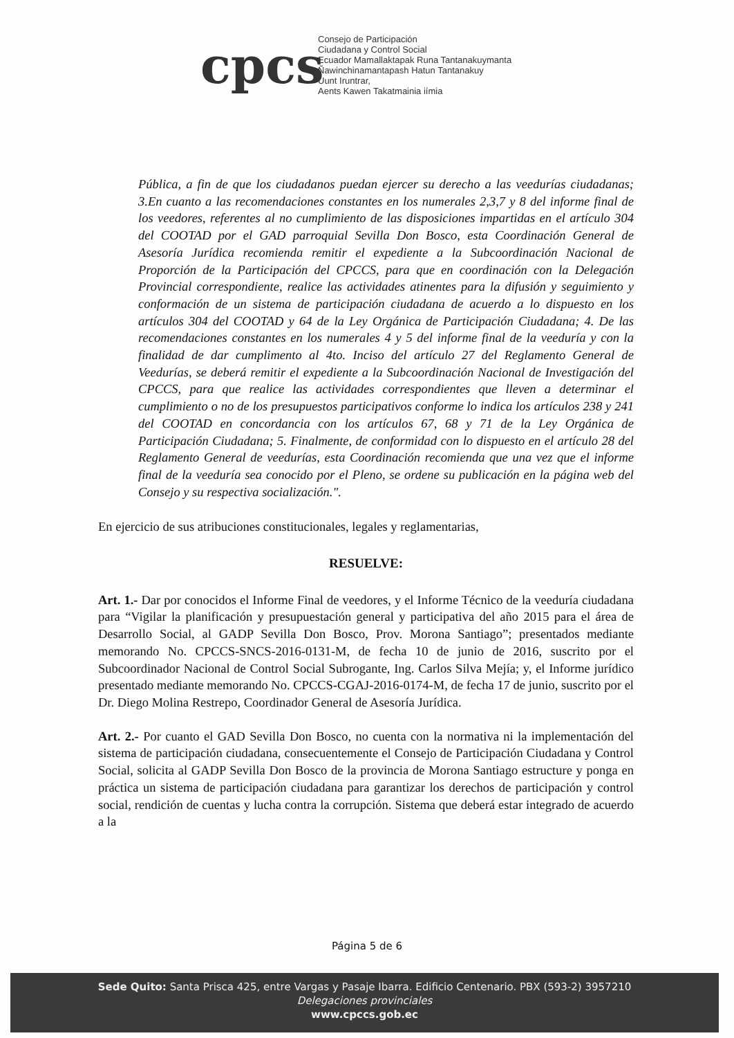cpcs
Consejo de Participación
Ciudadana y Control Social
Ecuador Mamallaktapak Runa Tantanakuymanta
Ñawinchinamantapash Hatun Tantanakuy
Uunt Iruntrar,
Aents Kawen Takatmainia iímia
Pública, a fin de que los ciudadanos puedan ejercer su derecho a las veedurías ciudadanas; 3.En cuanto a las recomendaciones constantes en los numerales 2,3,7 y 8 del informe final de los veedores, referentes al no cumplimiento de las disposiciones impartidas en el artículo 304 del COOTAD por el GAD parroquial Sevilla Don Bosco, esta Coordinación General de Asesoría Jurídica recomienda remitir el expediente a la Subcoordinación Nacional de Proporción de la Participación del CPCCS, para que en coordinación con la Delegación Provincial correspondiente, realice las actividades atinentes para la difusión y seguimiento y conformación de un sistema de participación ciudadana de acuerdo a lo dispuesto en los artículos 304 del COOTAD y 64 de la Ley Orgánica de Participación Ciudadana; 4. De las recomendaciones constantes en los numerales 4 y 5 del informe final de la veeduría y con la finalidad de dar cumplimento al 4to. Inciso del artículo 27 del Reglamento General de Veedurías, se deberá remitir el expediente a la Subcoordinación Nacional de Investigación del CPCCS, para que realice las actividades correspondientes que lleven a determinar el cumplimiento o no de los presupuestos participativos conforme lo indica los artículos 238 y 241 del COOTAD en concordancia con los artículos 67, 68 y 71 de la Ley Orgánica de Participación Ciudadana; 5. Finalmente, de conformidad con lo dispuesto en el artículo 28 del Reglamento General de veedurías, esta Coordinación recomienda que una vez que el informe final de la veeduría sea conocido por el Pleno, se ordene su publicación en la página web del Consejo y su respectiva socialización.".
En ejercicio de sus atribuciones constitucionales, legales y reglamentarias,
RESUELVE:
Art. 1.- Dar por conocidos el Informe Final de veedores, y el Informe Técnico de la veeduría ciudadana para “Vigilar la planificación y presupuestación general y participativa del año 2015 para el área de Desarrollo Social, al GADP Sevilla Don Bosco, Prov. Morona Santiago”; presentados mediante memorando No. CPCCS-SNCS-2016-0131-M, de fecha 10 de junio de 2016, suscrito por el Subcoordinador Nacional de Control Social Subrogante, Ing. Carlos Silva Mejía; y, el Informe jurídico presentado mediante memorando No. CPCCS-CGAJ-2016-0174-M, de fecha 17 de junio, suscrito por el Dr. Diego Molina Restrepo, Coordinador General de Asesoría Jurídica.
Art. 2.- Por cuanto el GAD Sevilla Don Bosco, no cuenta con la normativa ni la implementación del sistema de participación ciudadana, consecuentemente el Consejo de Participación Ciudadana y Control Social, solicita al GADP Sevilla Don Bosco de la provincia de Morona Santiago estructure y ponga en práctica un sistema de participación ciudadana para garantizar los derechos de participación y control social, rendición de cuentas y lucha contra la corrupción. Sistema que deberá estar integrado de acuerdo a la
Página 5 de 6
Sede Quito: Santa Prisca 425, entre Vargas y Pasaje Ibarra. Edificio Centenario. PBX (593-2) 3957210
Delegaciones provinciales
www.cpccs.gob.ec